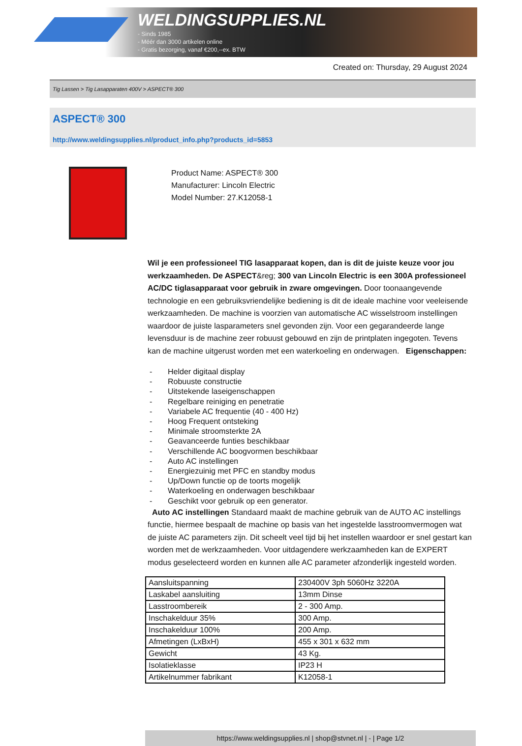WELDINGSUPPLIES.NL
- Sinds 1985
- Méér dan 3000 artikelen online
- Gratis bezorging, vanaf €200,--ex. BTW
Created on: Thursday, 29 August 2024
Tig Lassen > Tig Lasapparaten 400V > ASPECT® 300
ASPECT® 300
http://www.weldingsupplies.nl/product_info.php?products_id=5853
Product Name: ASPECT® 300
Manufacturer: Lincoln Electric
Model Number: 27.K12058-1
Wil je een professioneel TIG lasapparaat kopen, dan is dit de juiste keuze voor jou werkzaamheden. De ASPECT&reg; 300 van Lincoln Electric is een 300A professioneel AC/DC tiglasapparaat voor gebruik in zware omgevingen. Door toonaangevende technologie en een gebruiksvriendelijke bediening is dit de ideale machine voor veeleisende werkzaamheden. De machine is voorzien van automatische AC wisselstroom instellingen waardoor de juiste lasparameters snel gevonden zijn. Voor een gegarandeerde lange levensduur is de machine zeer robuust gebouwd en zijn de printplaten ingegoten. Tevens kan de machine uitgerust worden met een waterkoeling en onderwagen. Eigenschappen:
- Helder digitaal display
- Robuuste constructie
- Uitstekende laseigenschappen
- Regelbare reiniging en penetratie
- Variabele AC frequentie (40 - 400 Hz)
- Hoog Frequent ontsteking
- Minimale stroomsterkte 2A
- Geavanceerde funties beschikbaar
- Verschillende AC boogvormen beschikbaar
- Auto AC instellingen
- Energiezuinig met PFC en standby modus
- Up/Down functie op de toorts mogelijk
- Waterkoeling en onderwagen beschikbaar
- Geschikt voor gebruik op een generator.
Auto AC instellingen Standaard maakt de machine gebruik van de AUTO AC instellings functie, hiermee bespaalt de machine op basis van het ingestelde lasstroomvermogen wat de juiste AC parameters zijn. Dit scheelt veel tijd bij het instellen waardoor er snel gestart kan worden met de werkzaamheden. Voor uitdagendere werkzaamheden kan de EXPERT modus geselecteerd worden en kunnen alle AC parameter afzonderlijk ingesteld worden.
| Aansluitspanning | 230400V 3ph 5060Hz 3220A |
| Laskabel aansluiting | 13mm Dinse |
| Lasstroombereik | 2 - 300 Amp. |
| Inschakelduur 35% | 300 Amp. |
| Inschakelduur 100% | 200 Amp. |
| Afmetingen (LxBxH) | 455 x 301 x 632 mm |
| Gewicht | 43 Kg. |
| Isolatieklasse | IP23 H |
| Artikelnummer fabrikant | K12058-1 |
https://www.weldingsupplies.nl | shop@stvnet.nl | - | Page 1/2